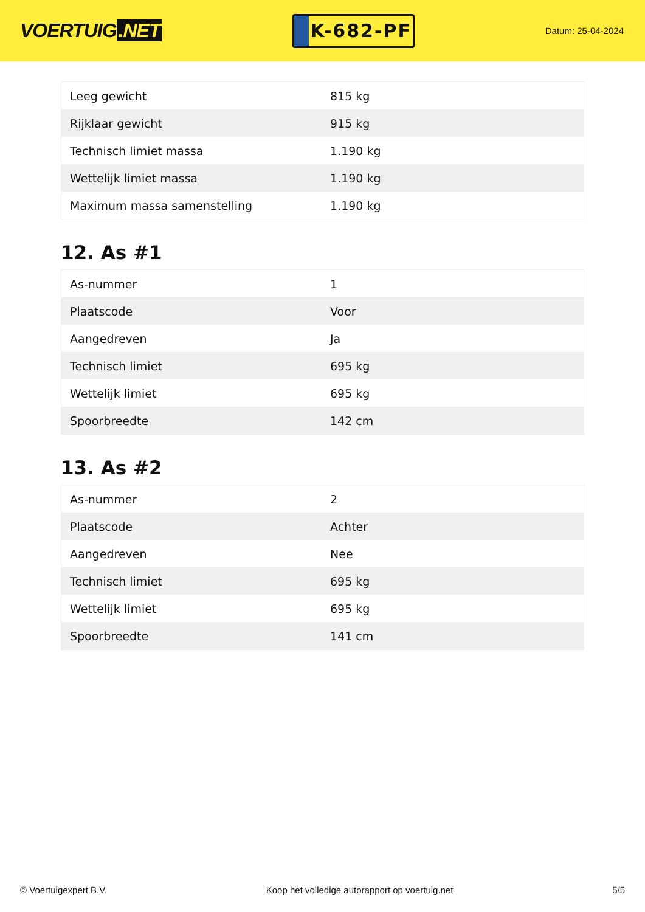VOERTUIG.NET
K-682-PF
Datum: 25-04-2024
| Leeg gewicht | 815 kg |
| Rijklaar gewicht | 915 kg |
| Technisch limiet massa | 1.190 kg |
| Wettelijk limiet massa | 1.190 kg |
| Maximum massa samenstelling | 1.190 kg |
12. As #1
| As-nummer | 1 |
| Plaatscode | Voor |
| Aangedreven | Ja |
| Technisch limiet | 695 kg |
| Wettelijk limiet | 695 kg |
| Spoorbreedte | 142 cm |
13. As #2
| As-nummer | 2 |
| Plaatscode | Achter |
| Aangedreven | Nee |
| Technisch limiet | 695 kg |
| Wettelijk limiet | 695 kg |
| Spoorbreedte | 141 cm |
© Voertuigexpert B.V. Koop het volledige autorapport op voertuig.net 5/5